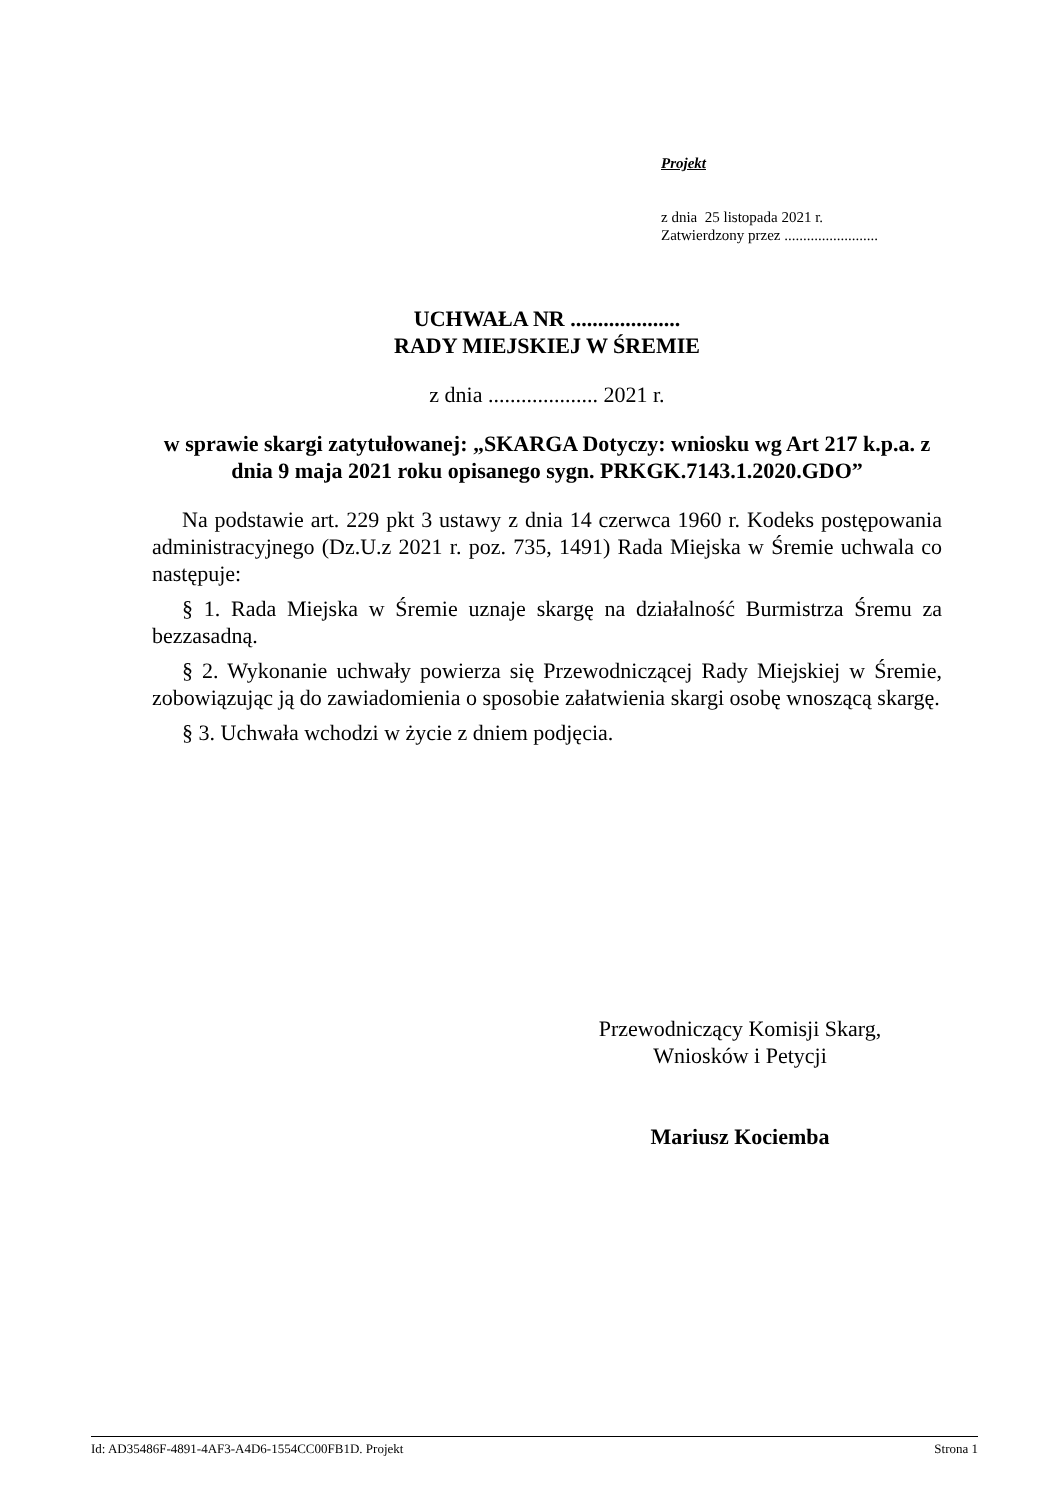Projekt
z dnia 25 listopada 2021 r.
Zatwierdzony przez .........................
UCHWAŁA NR ....................
RADY MIEJSKIEJ W ŚREMIE
z dnia .................... 2021 r.
w sprawie skargi zatytułowanej: „SKARGA Dotyczy: wniosku wg Art 217 k.p.a. z dnia 9 maja 2021 roku opisanego sygn. PRKGK.7143.1.2020.GDO”
Na podstawie art. 229 pkt 3 ustawy z dnia 14 czerwca 1960 r. Kodeks postępowania administracyjnego (Dz.U.z 2021 r. poz. 735, 1491) Rada Miejska w Śremie uchwala co następuje:
§ 1. Rada Miejska w Śremie uznaje skargę na działalność Burmistrza Śremu za bezzasadną.
§ 2. Wykonanie uchwały powierza się Przewodniczącej Rady Miejskiej w Śremie, zobowiązując ją do zawiadomienia o sposobie załatwienia skargi osobę wnoszącą skargę.
§ 3. Uchwała wchodzi w życie z dniem podjęcia.
Przewodniczący Komisji Skarg,
Wniosków i Petycji
Mariusz Kociemba
Id: AD35486F-4891-4AF3-A4D6-1554CC00FB1D. Projekt Strona 1